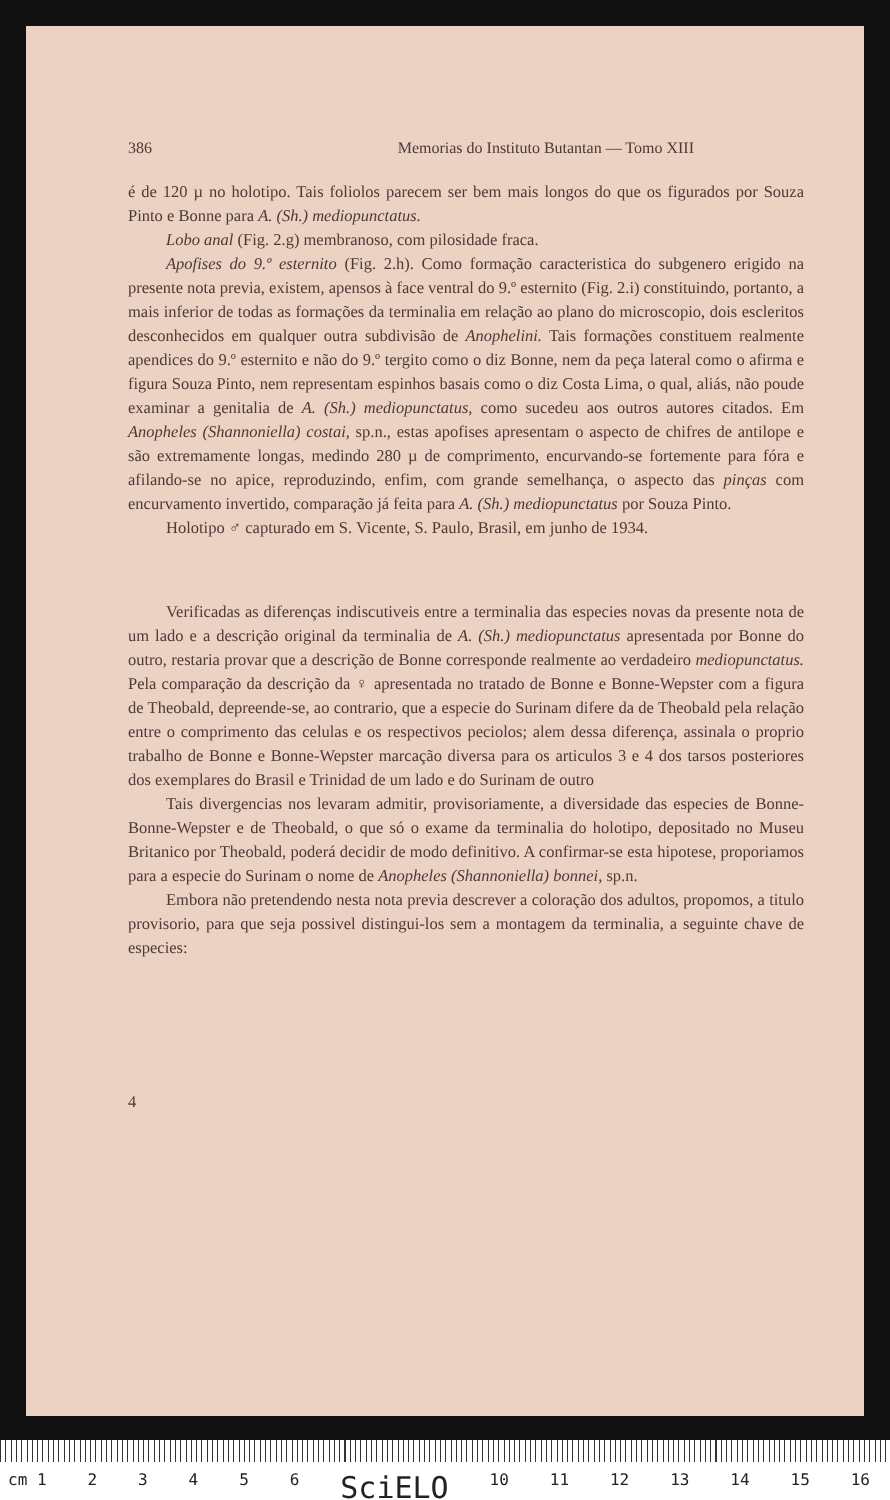386 Memorias do Instituto Butantan — Tomo XIII
é de 120 µ no holotipo. Tais foliolos parecem ser bem mais longos do que os figurados por Souza Pinto e Bonne para A. (Sh.) mediopunctatus.
Lobo anal (Fig. 2.g) membranoso, com pilosidade fraca.
Apofises do 9.º esternito (Fig. 2.h). Como formação caracteristica do subgenero erigido na presente nota previa, existem, apensos à face ventral do 9.º esternito (Fig. 2.i) constituindo, portanto, a mais inferior de todas as formações da terminalia em relação ao plano do microscopio, dois escleritos desconhecidos em qualquer outra subdivisão de Anophelini. Tais formações constituem realmente apendices do 9.º esternito e não do 9.º tergito como o diz Bonne, nem da peça lateral como o afirma e figura Souza Pinto, nem representam espinhos basais como o diz Costa Lima, o qual, aliás, não poude examinar a genitalia de A. (Sh.) mediopunctatus, como sucedeu aos outros autores citados. Em Anopheles (Shannoniella) costai, sp.n., estas apofises apresentam o aspecto de chifres de antilope e são extremamente longas, medindo 280 µ de comprimento, encurvando-se fortemente para fóra e afilando-se no apice, reproduzindo, enfim, com grande semelhança, o aspecto das pinças com encurvamento invertido, comparação já feita para A. (Sh.) mediopunctatus por Souza Pinto.
Holotipo ♂ capturado em S. Vicente, S. Paulo, Brasil, em junho de 1934.
Verificadas as diferenças indiscutiveis entre a terminalia das especies novas da presente nota de um lado e a descrição original da terminalia de A. (Sh.) mediopunctatus apresentada por Bonne do outro, restaria provar que a descrição de Bonne corresponde realmente ao verdadeiro mediopunctatus. Pela comparação da descrição da ♀ apresentada no tratado de Bonne e Bonne-Wepster com a figura de Theobald, depreende-se, ao contrario, que a especie do Surinam difere da de Theobald pela relação entre o comprimento das celulas e os respectivos peciolos; alem dessa diferença, assinala o proprio trabalho de Bonne e Bonne-Wepster marcação diversa para os articulos 3 e 4 dos tarsos posteriores dos exemplares do Brasil e Trinidad de um lado e do Surinam de outro
Tais divergencias nos levaram admitir, provisoriamente, a diversidade das especies de Bonne-Bonne-Wepster e de Theobald, o que só o exame da terminalia do holotipo, depositado no Museu Britanico por Theobald, poderá decidir de modo definitivo. A confirmar-se esta hipotese, proporiamos para a especie do Surinam o nome de Anopheles (Shannoniella) bonnei, sp.n.
Embora não pretendendo nesta nota previa descrever a coloração dos adultos, propomos, a titulo provisorio, para que seja possivel distingui-los sem a montagem da terminalia, a seguinte chave de especies:
4
cm 1 23456 SciELO 10 11 12 13 14 15 16